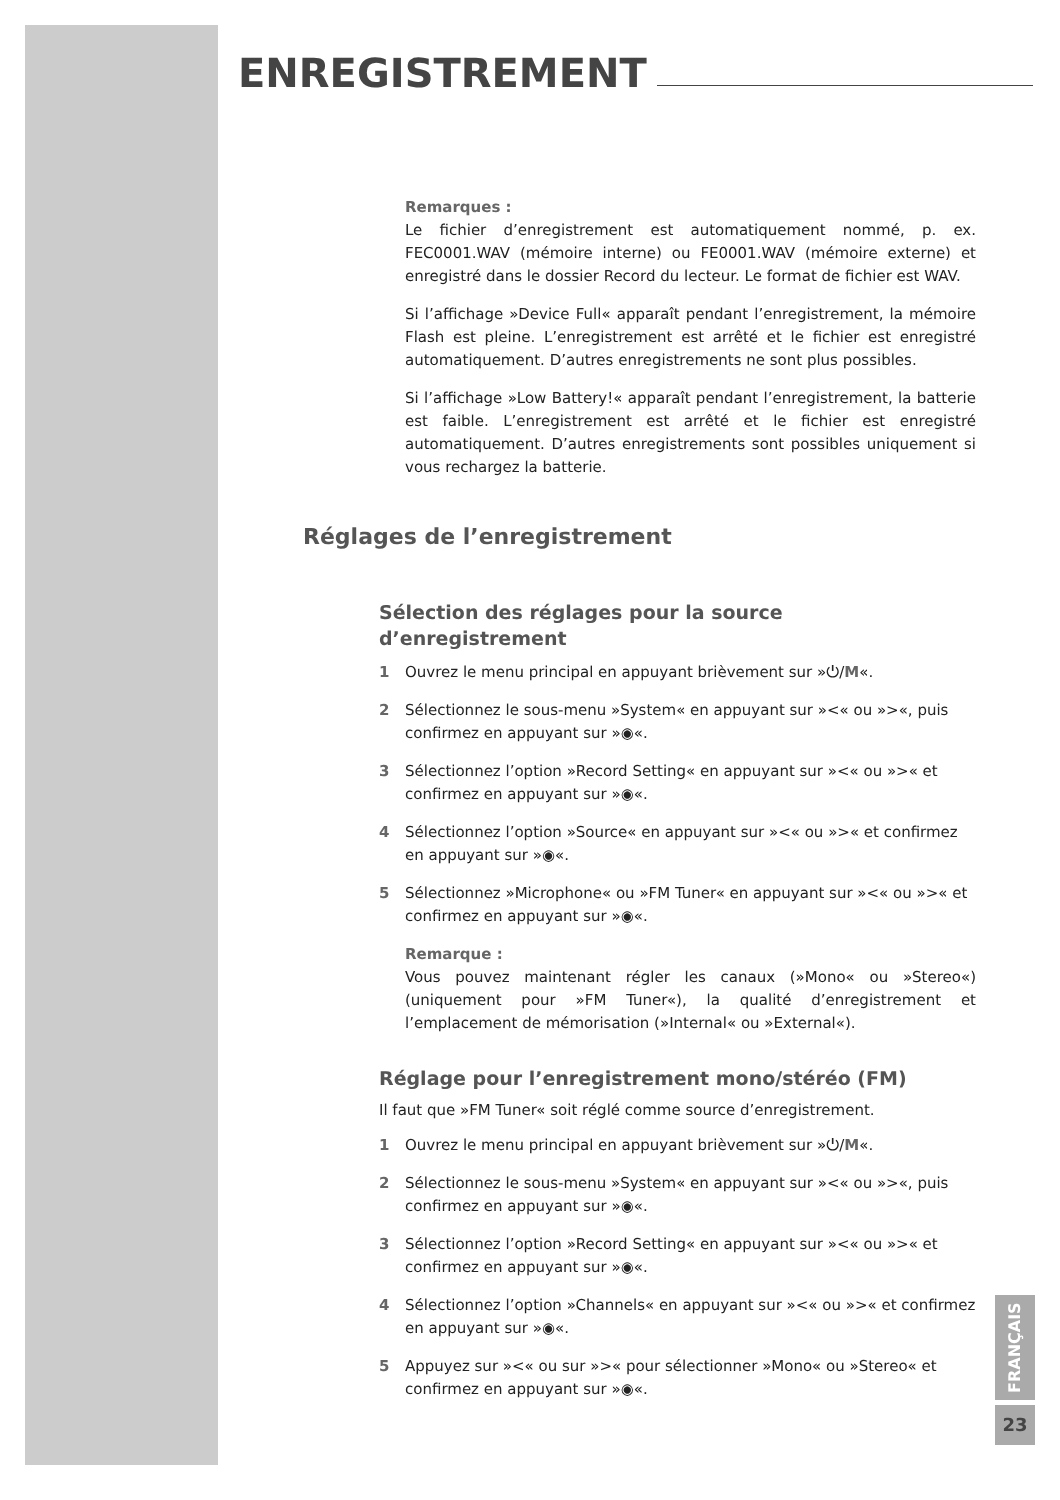ENREGISTREMENT
Remarques :
Le fichier d’enregistrement est automatiquement nommé, p. ex. FEC0001.WAV (mémoire interne) ou FE0001.WAV (mémoire externe) et enregistré dans le dossier Record du lecteur. Le format de fichier est WAV.
Si l’affichage »Device Full« apparaît pendant l’enregistrement, la mémoire Flash est pleine. L’enregistrement est arrêté et le fichier est enregistré automatiquement. D’autres enregistrements ne sont plus possibles.
Si l’affichage »Low Battery!« apparaît pendant l’enregistrement, la batterie est faible. L’enregistrement est arrêté et le fichier est enregistré automatiquement. D’autres enregistrements sont possibles uniquement si vous rechargez la batterie.
Réglages de l’enregistrement
Sélection des réglages pour la source
d’enregistrement
1 Ouvrez le menu principal en appuyant brièvement sur »⏻/M«.
2 Sélectionnez le sous-menu »System« en appuyant sur »<« ou »>«, puis confirmez en appuyant sur »◉«.
3 Sélectionnez l’option »Record Setting« en appuyant sur »<« ou »>« et confirmez en appuyant sur »◉«.
4 Sélectionnez l’option »Source« en appuyant sur »<« ou »>« et confirmez en appuyant sur »◉«.
5 Sélectionnez »Microphone« ou »FM Tuner« en appuyant sur »<« ou »>« et confirmez en appuyant sur »◉«.
Remarque :
Vous pouvez maintenant régler les canaux (»Mono« ou »Stereo«) (uniquement pour »FM Tuner«), la qualité d’enregistrement et l’emplacement de mémorisation (»Internal« ou »External«).
Réglage pour l’enregistrement mono/stéréo (FM)
Il faut que »FM Tuner« soit réglé comme source d’enregistrement.
1 Ouvrez le menu principal en appuyant brièvement sur »⏻/M«.
2 Sélectionnez le sous-menu »System« en appuyant sur »<« ou »>«, puis confirmez en appuyant sur »◉«.
3 Sélectionnez l’option »Record Setting« en appuyant sur »<« ou »>« et confirmez en appuyant sur »◉«.
4 Sélectionnez l’option »Channels« en appuyant sur »<« ou »>« et confirmez en appuyant sur »◉«.
5 Appuyez sur »<« ou sur »>« pour sélectionner »Mono« ou »Stereo« et confirmez en appuyant sur »◉«.
FRANÇAIS
23